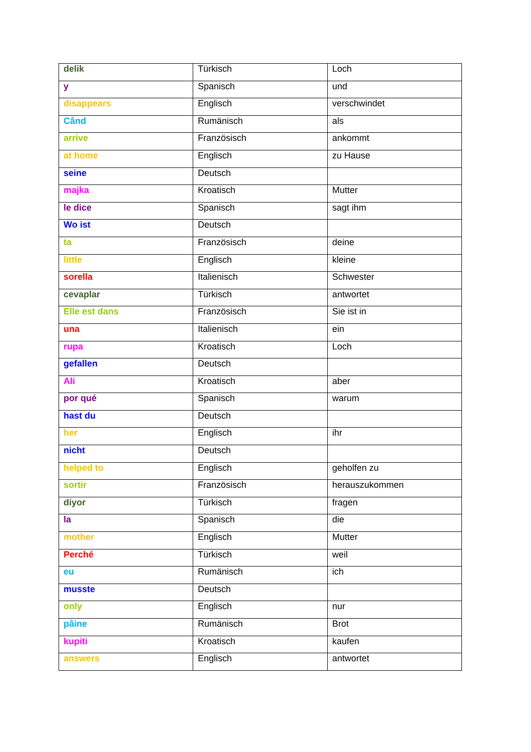| delik | Türkisch | Loch |
| y | Spanisch | und |
| disappears | Englisch | verschwindet |
| Când | Rumänisch | als |
| arrive | Französisch | ankommt |
| at home | Englisch | zu Hause |
| seine | Deutsch | |
| majka | Kroatisch | Mutter |
| le dice | Spanisch | sagt ihm |
| Wo ist | Deutsch | |
| ta | Französisch | deine |
| little | Englisch | kleine |
| sorella | Italienisch | Schwester |
| cevaplar | Türkisch | antwortet |
| Elle est dans | Französisch | Sie ist in |
| una | Italienisch | ein |
| rupa | Kroatisch | Loch |
| gefallen | Deutsch | |
| Ali | Kroatisch | aber |
| por qué | Spanisch | warum |
| hast du | Deutsch | |
| her | Englisch | ihr |
| nicht | Deutsch | |
| helped to | Englisch | geholfen zu |
| sortir | Französisch | herauszukommen |
| diyor | Türkisch | fragen |
| la | Spanisch | die |
| mother | Englisch | Mutter |
| Perché | Türkisch | weil |
| eu | Rumänisch | ich |
| musste | Deutsch | |
| only | Englisch | nur |
| pâine | Rumänisch | Brot |
| kupiti | Kroatisch | kaufen |
| answers | Englisch | antwortet |